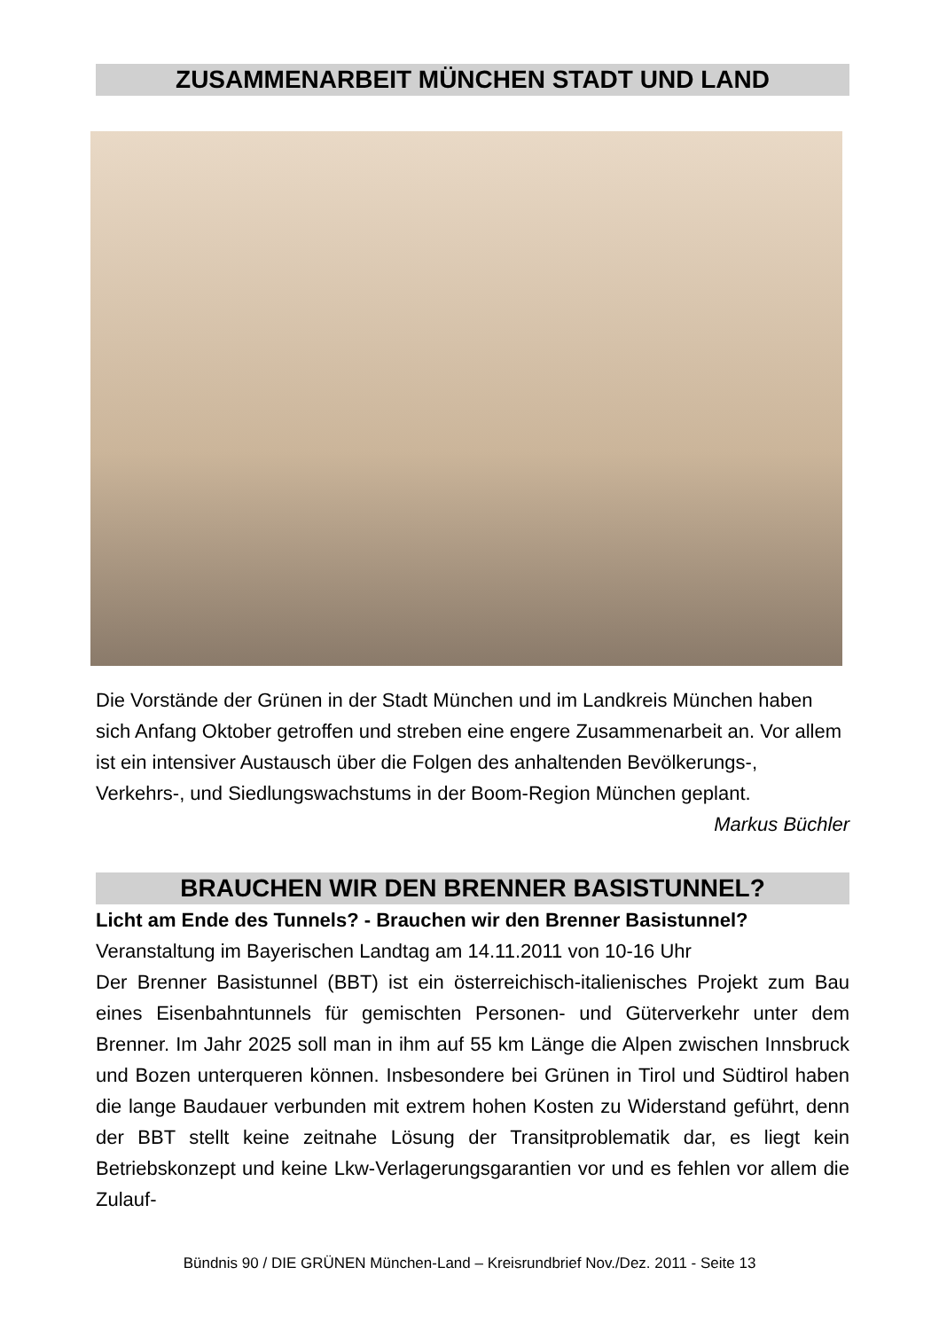ZUSAMMENARBEIT MÜNCHEN STADT UND LAND
Die Vorstände der Grünen in der Stadt München und im Landkreis München haben sich Anfang Oktober getroffen und streben eine engere Zusammenarbeit an. Vor allem ist ein intensiver Austausch über die Folgen des anhaltenden Bevölkerungs-, Verkehrs-, und Siedlungswachstums in der Boom-Region München geplant.
Markus Büchler
BRAUCHEN WIR DEN BRENNER BASISTUNNEL?
Licht am Ende des Tunnels? - Brauchen wir den Brenner Basistunnel?
Veranstaltung im Bayerischen Landtag am 14.11.2011 von 10-16 Uhr
Der Brenner Basistunnel (BBT) ist ein österreichisch-italienisches Projekt zum Bau eines Eisenbahntunnels für gemischten Personen- und Güterverkehr unter dem Brenner. Im Jahr 2025 soll man in ihm auf 55 km Länge die Alpen zwischen Innsbruck und Bozen unterqueren können. Insbesondere bei Grünen in Tirol und Südtirol haben die lange Baudauer verbunden mit extrem hohen Kosten zu Widerstand geführt, denn der BBT stellt keine zeitnahe Lösung der Transitproblematik dar, es liegt kein Betriebskonzept und keine Lkw-Verlagerungsgarantien vor und es fehlen vor allem die Zulauf-
Bündnis 90 / DIE GRÜNEN München-Land – Kreisrundbrief Nov./Dez. 2011 - Seite 13